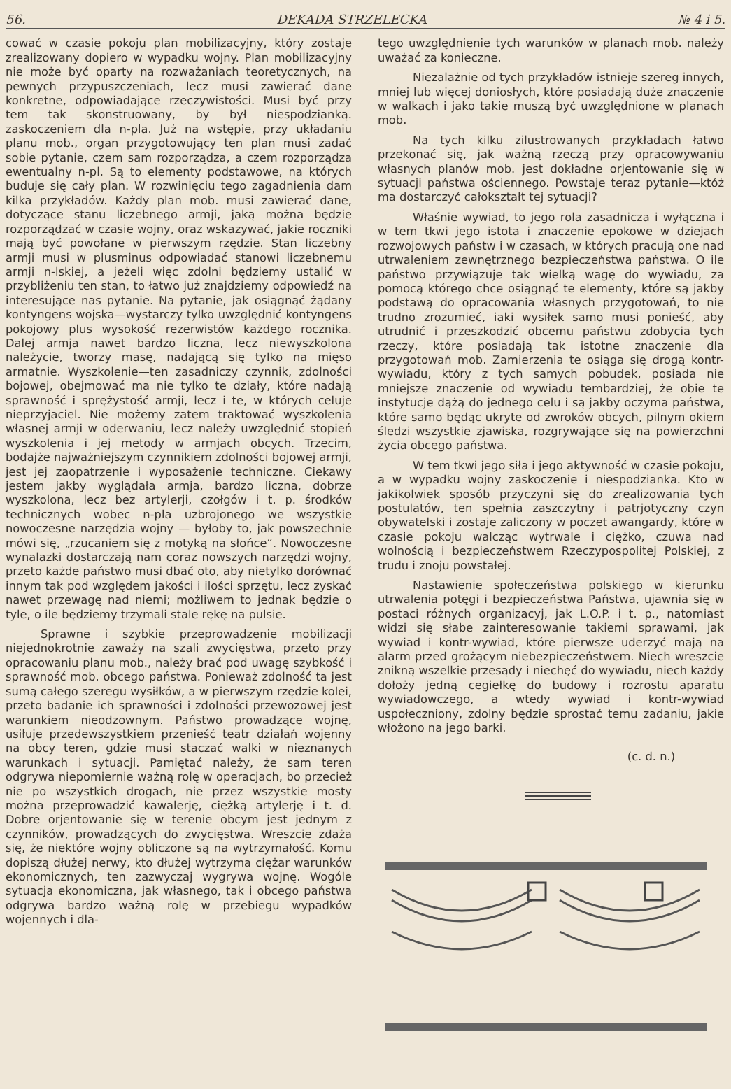56. DEKADA STRZELECKA № 4 i 5.
cować w czasie pokoju plan mobilizacyjny, który zostaje zrealizowany dopiero w wypadku wojny. Plan mobilizacyjny nie może być oparty na rozważaniach teoretycznych, na pewnych przypuszczeniach, lecz musi zawierać dane konkretne, odpowiadające rzeczywistości. Musi być przy tem tak skonstruowany, by był niespodzianką. zaskoczeniem dla n-pla. Już na wstępie, przy układaniu planu mob., organ przygotowujący ten plan musi zadać sobie pytanie, czem sam rozporządza, a czem rozporządza ewentualny n-pl. Są to elementy podstawowe, na których buduje się cały plan. W rozwinięciu tego zagadnienia dam kilka przykładów. Każdy plan mob. musi zawierać dane, dotyczące stanu liczebnego armji, jaką można będzie rozporządzać w czasie wojny, oraz wskazywać, jakie roczniki mają być powołane w pierwszym rzędzie. Stan liczebny armji musi w plusminus odpowiadać stanowi liczebnemu armji n-lskiej, a jeżeli więc zdolni będziemy ustalić w przybliżeniu ten stan, to łatwo już znajdziemy odpowiedź na interesujące nas pytanie. Na pytanie, jak osiągnąć żądany kontyngens wojska—wystarczy tylko uwzględnić kontyngens pokojowy plus wysokość rezerwistów każdego rocznika. Dalej armja nawet bardzo liczna, lecz niewyszkolona należycie, tworzy masę, nadającą się tylko na mięso armatnie. Wyszkolenie—ten zasadniczy czynnik, zdolności bojowej, obejmować ma nie tylko te działy, które nadają sprawność i sprężystość armji, lecz i te, w których celuje nieprzyjaciel. Nie możemy zatem traktować wyszkolenia własnej armji w oderwaniu, lecz należy uwzględnić stopień wyszkolenia i jej metody w armjach obcych. Trzecim, bodajże najważniejszym czynnikiem zdolności bojowej armji, jest jej zaopatrzenie i wyposażenie techniczne. Ciekawy jestem jakby wyglądała armja, bardzo liczna, dobrze wyszkolona, lecz bez artylerji, czołgów i t. p. środków technicznych wobec n-pla uzbrojonego we wszystkie nowoczesne narzędzia wojny — byłoby to, jak powszechnie mówi się, „rzucaniem się z motyką na słońce“. Nowoczesne wynalazki dostarczają nam coraz nowszych narzędzi wojny, przeto każde państwo musi dbać oto, aby nietylko dorównać innym tak pod względem jakości i ilości sprzętu, lecz zyskać nawet przewagę nad niemi; możliwem to jednak będzie o tyle, o ile będziemy trzymali stale rękę na pulsie.
Sprawne i szybkie przeprowadzenie mobilizacji niejednokrotnie zaważy na szali zwycięstwa, przeto przy opracowaniu planu mob., należy brać pod uwagę szybkość i sprawność mob. obcego państwa. Ponieważ zdolność ta jest sumą całego szeregu wysiłków, a w pierwszym rzędzie kolei, przeto badanie ich sprawności i zdolności przewozowej jest warunkiem nieodzownym. Państwo prowadzące wojnę, usiłuje przedewszystkiem przenieść teatr działań wojenny na obcy teren, gdzie musi staczać walki w nieznanych warunkach i sytuacji. Pamiętać należy, że sam teren odgrywa niepomiernie ważną rolę w operacjach, bo przecież nie po wszystkich drogach, nie przez wszystkie mosty można przeprowadzić kawalerję, ciężką artylerję i t. d. Dobre orjentowanie się w terenie obcym jest jednym z czynników, prowadzących do zwycięstwa. Wreszcie zdaża się, że niektóre wojny obliczone są na wytrzymałość. Komu dopiszą dłużej nerwy, kto dłużej wytrzyma ciężar warunków ekonomicznych, ten zazwyczaj wygrywa wojnę. Wogóle sytuacja ekonomiczna, jak własnego, tak i obcego państwa odgrywa bardzo ważną rolę w przebiegu wypadków wojennych i dla-
tego uwzględnienie tych warunków w planach mob. należy uważać za konieczne.
Niezalażnie od tych przykładów istnieje szereg innych, mniej lub więcej doniosłych, które posiadają duże znaczenie w walkach i jako takie muszą być uwzględnione w planach mob.
Na tych kilku zilustrowanych przykładach łatwo przekonać się, jak ważną rzeczą przy opracowywaniu własnych planów mob. jest dokładne orjentowanie się w sytuacji państwa ościennego. Powstaje teraz pytanie—któż ma dostarczyć całokształt tej sytuacji?
Właśnie wywiad, to jego rola zasadnicza i wyłączna i w tem tkwi jego istota i znaczenie epokowe w dziejach rozwojowych państw i w czasach, w których pracują one nad utrwaleniem zewnętrznego bezpieczeństwa państwa. O ile państwo przywiązuje tak wielką wagę do wywiadu, za pomocą którego chce osiągnąć te elementy, które są jakby podstawą do opracowania własnych przygotowań, to nie trudno zrozumieć, iaki wysiłek samo musi ponieść, aby utrudnić i przeszkodzić obcemu państwu zdobycia tych rzeczy, które posiadają tak istotne znaczenie dla przygotowań mob. Zamierzenia te osiąga się drogą kontr-wywiadu, który z tych samych pobudek, posiada nie mniejsze znaczenie od wywiadu tembardziej, że obie te instytucje dążą do jednego celu i są jakby oczyma państwa, które samo będąc ukryte od zwroków obcych, pilnym okiem śledzi wszystkie zjawiska, rozgrywające się na powierzchni życia obcego państwa.
W tem tkwi jego siła i jego aktywność w czasie pokoju, a w wypadku wojny zaskoczenie i niespodzianka. Kto w jakikolwiek sposób przyczyni się do zrealizowania tych postulatów, ten spełnia zaszczytny i patrjotyczny czyn obywatelski i zostaje zaliczony w poczet awangardy, które w czasie pokoju walcząc wytrwale i ciężko, czuwa nad wolnością i bezpieczeństwem Rzeczypospolitej Polskiej, z trudu i znoju powstałej.
Nastawienie społeczeństwa polskiego w kierunku utrwalenia potęgi i bezpieczeństwa Państwa, ujawnia się w postaci różnych organizacyj, jak L.O.P. i t. p., natomiast widzi się słabe zainteresowanie takiemi sprawami, jak wywiad i kontr-wywiad, które pierwsze uderzyć mają na alarm przed grożącym niebezpieczeństwem. Niech wreszcie znikną wszelkie przesądy i niechęć do wywiadu, niech każdy dołoży jedną cegiełkę do budowy i rozrostu aparatu wywiadowczego, a wtedy wywiad i kontr-wywiad uspołeczniony, zdolny będzie sprostać temu zadaniu, jakie włożono na jego barki.
(c. d. n.)